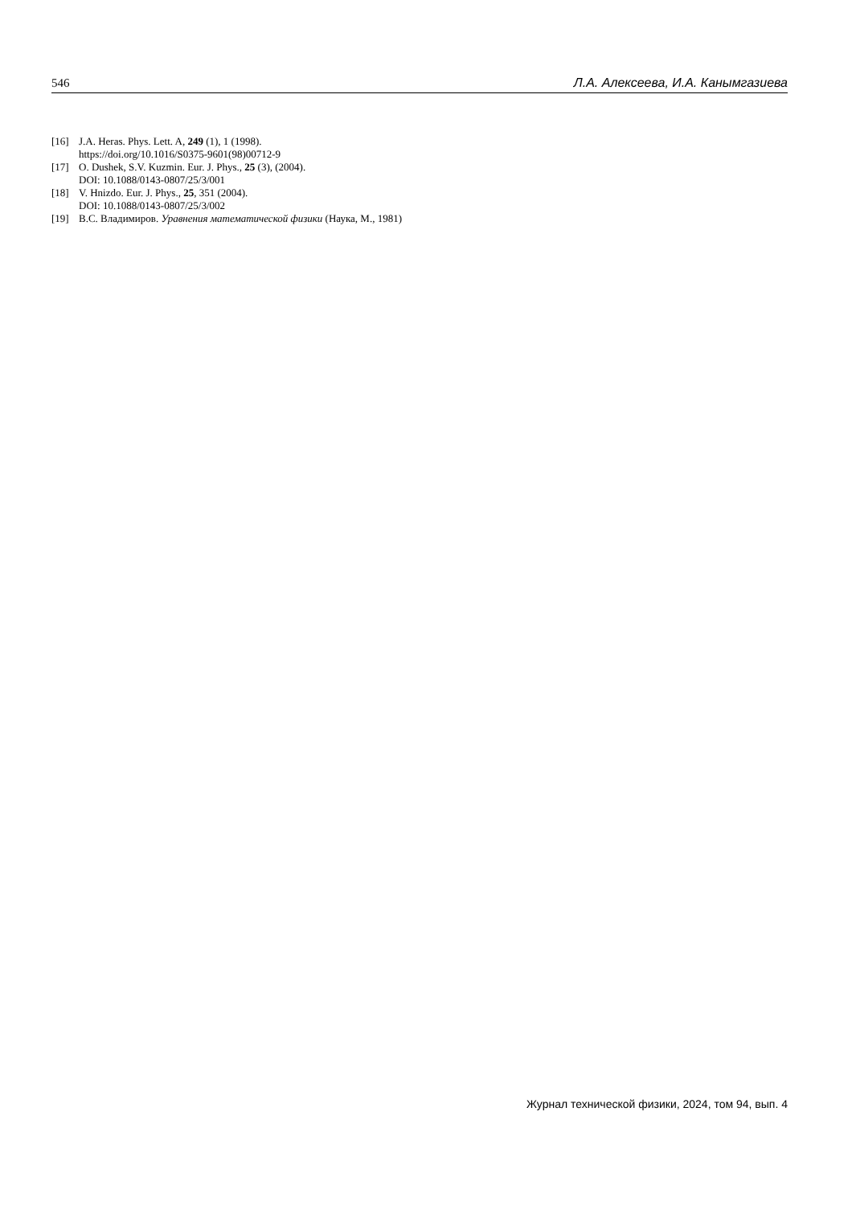546 Л.А. Алексеева, И.А. Канымгазиева
[16] J.A. Heras. Phys. Lett. A, 249 (1), 1 (1998).
https://doi.org/10.1016/S0375-9601(98)00712-9
[17] O. Dushek, S.V. Kuzmin. Eur. J. Phys., 25 (3), (2004).
DOI: 10.1088/0143-0807/25/3/001
[18] V. Hnizdo. Eur. J. Phys., 25, 351 (2004).
DOI: 10.1088/0143-0807/25/3/002
[19] В.С. Владимиров. Уравнения математической физики (Наука, М., 1981)
Журнал технической физики, 2024, том 94, вып. 4